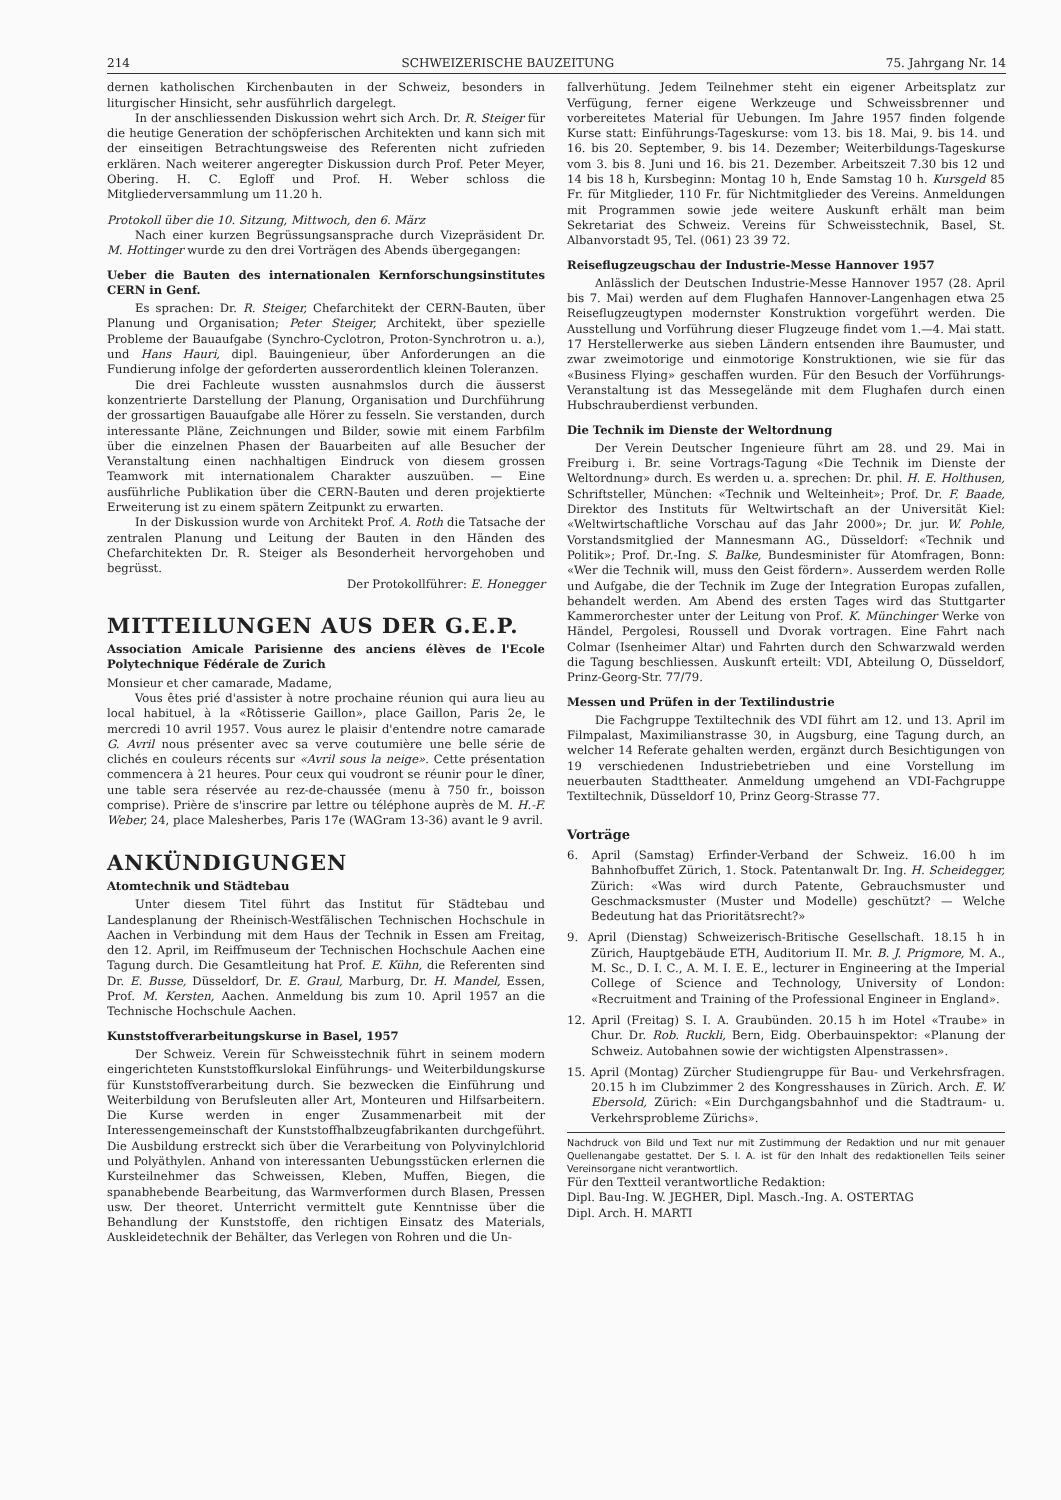214 SCHWEIZERISCHE BAUZEITUNG 75. Jahrgang Nr. 14
dernen katholischen Kirchenbauten in der Schweiz, besonders in liturgischer Hinsicht, sehr ausführlich dargelegt.
In der anschliessenden Diskussion wehrt sich Arch. Dr. R. Steiger für die heutige Generation der schöpferischen Architekten und kann sich mit der einseitigen Betrachtungsweise des Referenten nicht zufrieden erklären. Nach weiterer angeregter Diskussion durch Prof. Peter Meyer, Obering. H. C. Egloff und Prof. H. Weber schloss die Mitgliederversammlung um 11.20 h.
Protokoll über die 10. Sitzung, Mittwoch, den 6. März
Nach einer kurzen Begrüssungsansprache durch Vizepräsident Dr. M. Hottinger wurde zu den drei Vorträgen des Abends übergegangen:
Ueber die Bauten des internationalen Kernforschungsinstitutes CERN in Genf.
Es sprachen: Dr. R. Steiger, Chefarchitekt der CERN-Bauten, über Planung und Organisation; Peter Steiger, Architekt, über spezielle Probleme der Bauaufgabe (Synchro-Cyclotron, Proton-Synchrotron u. a.), und Hans Hauri, dipl. Bauingenieur, über Anforderungen an die Fundierung infolge der geforderten ausserordentlich kleinen Toleranzen.
Die drei Fachleute wussten ausnahmslos durch die äusserst konzentrierte Darstellung der Planung, Organisation und Durchführung der grossartigen Bauaufgabe alle Hörer zu fesseln. Sie verstanden, durch interessante Pläne, Zeichnungen und Bilder, sowie mit einem Farbfilm über die einzelnen Phasen der Bauarbeiten auf alle Besucher der Veranstaltung einen nachhaltigen Eindruck von diesem grossen Teamwork mit internationalem Charakter auszuüben. — Eine ausführliche Publikation über die CERN-Bauten und deren projektierte Erweiterung ist zu einem spätern Zeitpunkt zu erwarten.
In der Diskussion wurde von Architekt Prof. A. Roth die Tatsache der zentralen Planung und Leitung der Bauten in den Händen des Chefarchitekten Dr. R. Steiger als Besonderheit hervorgehoben und begrüsst.
Der Protokollführer: E. Honegger
MITTEILUNGEN AUS DER G.E.P.
Association Amicale Parisienne des anciens élèves de l'Ecole Polytechnique Fédérale de Zurich
Monsieur et cher camarade, Madame,
Vous êtes prié d'assister à notre prochaine réunion qui aura lieu au local habituel, à la «Rôtisserie Gaillon», place Gaillon, Paris 2e, le mercredi 10 avril 1957. Vous aurez le plaisir d'entendre notre camarade G. Avril nous présenter avec sa verve coutumière une belle série de clichés en couleurs récents sur «Avril sous la neige». Cette présentation commencera à 21 heures. Pour ceux qui voudront se réunir pour le dîner, une table sera réservée au rez-de-chaussée (menu à 750 fr., boisson comprise). Prière de s'inscrire par lettre ou téléphone auprès de M. H.-F. Weber, 24, place Malesherbes, Paris 17e (WAGram 13-36) avant le 9 avril.
ANKÜNDIGUNGEN
Atomtechnik und Städtebau
Unter diesem Titel führt das Institut für Städtebau und Landesplanung der Rheinisch-Westfälischen Technischen Hochschule in Aachen in Verbindung mit dem Haus der Technik in Essen am Freitag, den 12. April, im Reiffmuseum der Technischen Hochschule Aachen eine Tagung durch. Die Gesamtleitung hat Prof. E. Kühn, die Referenten sind Dr. E. Busse, Düsseldorf, Dr. E. Graul, Marburg, Dr. H. Mandel, Essen, Prof. M. Kersten, Aachen. Anmeldung bis zum 10. April 1957 an die Technische Hochschule Aachen.
Kunststoffverarbeitungskurse in Basel, 1957
Der Schweiz. Verein für Schweisstechnik führt in seinem modern eingerichteten Kunststoffkurslokal Einführungs- und Weiterbildungskurse für Kunststoffverarbeitung durch. Sie bezwecken die Einführung und Weiterbildung von Berufsleuten aller Art, Monteuren und Hilfsarbeitern. Die Kurse werden in enger Zusammenarbeit mit der Interessengemeinschaft der Kunststoffhalbzeugfabrikanten durchgeführt. Die Ausbildung erstreckt sich über die Verarbeitung von Polyvinylchlorid und Polyäthylen. Anhand von interessanten Uebungsstücken erlernen die Kursteilnehmer das Schweissen, Kleben, Muffen, Biegen, die spanabhebende Bearbeitung, das Warmverformen durch Blasen, Pressen usw. Der theoret. Unterricht vermittelt gute Kenntnisse über die Behandlung der Kunststoffe, den richtigen Einsatz des Materials, Auskleidetechnik der Behälter, das Verlegen von Rohren und die Un-
fallverhütung. Jedem Teilnehmer steht ein eigener Arbeitsplatz zur Verfügung, ferner eigene Werkzeuge und Schweissbrenner und vorbereitetes Material für Uebungen. Im Jahre 1957 finden folgende Kurse statt: Einführungs-Tageskurse: vom 13. bis 18. Mai, 9. bis 14. und 16. bis 20. September, 9. bis 14. Dezember; Weiterbildungs-Tageskurse vom 3. bis 8. Juni und 16. bis 21. Dezember. Arbeitszeit 7.30 bis 12 und 14 bis 18 h, Kursbeginn: Montag 10 h, Ende Samstag 10 h. Kursgeld 85 Fr. für Mitglieder, 110 Fr. für Nichtmitglieder des Vereins. Anmeldungen mit Programmen sowie jede weitere Auskunft erhält man beim Sekretariat des Schweiz. Vereins für Schweisstechnik, Basel, St. Albanvorstadt 95, Tel. (061) 23 39 72.
Reiseflugzeugschau der Industrie-Messe Hannover 1957
Anlässlich der Deutschen Industrie-Messe Hannover 1957 (28. April bis 7. Mai) werden auf dem Flughafen Hannover-Langenhagen etwa 25 Reiseflugzeugtypen modernster Konstruktion vorgeführt werden. Die Ausstellung und Vorführung dieser Flugzeuge findet vom 1.—4. Mai statt. 17 Herstellerwerke aus sieben Ländern entsenden ihre Baumuster, und zwar zweimotorige und einmotorige Konstruktionen, wie sie für das «Business Flying» geschaffen wurden. Für den Besuch der Vorführungs-Veranstaltung ist das Messegelände mit dem Flughafen durch einen Hubschrauberdienst verbunden.
Die Technik im Dienste der Weltordnung
Der Verein Deutscher Ingenieure führt am 28. und 29. Mai in Freiburg i. Br. seine Vortrags-Tagung «Die Technik im Dienste der Weltordnung» durch. Es werden u. a. sprechen: Dr. phil. H. E. Holthusen, Schriftsteller, München: «Technik und Welteinheit»; Prof. Dr. F. Baade, Direktor des Instituts für Weltwirtschaft an der Universität Kiel: «Weltwirtschaftliche Vorschau auf das Jahr 2000»; Dr. jur. W. Pohle, Vorstandsmitglied der Mannesmann AG., Düsseldorf: «Technik und Politik»; Prof. Dr.-Ing. S. Balke, Bundesminister für Atomfragen, Bonn: «Wer die Technik will, muss den Geist fördern». Ausserdem werden Rolle und Aufgabe, die der Technik im Zuge der Integration Europas zufallen, behandelt werden. Am Abend des ersten Tages wird das Stuttgarter Kammerorchester unter der Leitung von Prof. K. Münchinger Werke von Händel, Pergolesi, Roussell und Dvorak vortragen. Eine Fahrt nach Colmar (Isenheimer Altar) und Fahrten durch den Schwarzwald werden die Tagung beschliessen. Auskunft erteilt: VDI, Abteilung O, Düsseldorf, Prinz-Georg-Str. 77/79.
Messen und Prüfen in der Textilindustrie
Die Fachgruppe Textiltechnik des VDI führt am 12. und 13. April im Filmpalast, Maximilianstrasse 30, in Augsburg, eine Tagung durch, an welcher 14 Referate gehalten werden, ergänzt durch Besichtigungen von 19 verschiedenen Industriebetrieben und eine Vorstellung im neuerbauten Stadttheater. Anmeldung umgehend an VDI-Fachgruppe Textiltechnik, Düsseldorf 10, Prinz Georg-Strasse 77.
Vorträge
6. April (Samstag) Erfinder-Verband der Schweiz. 16.00 h im Bahnhofbuffet Zürich, 1. Stock. Patentanwalt Dr. Ing. H. Scheidegger, Zürich: «Was wird durch Patente, Gebrauchsmuster und Geschmacksmuster (Muster und Modelle) geschützt? — Welche Bedeutung hat das Prioritätsrecht?»
9. April (Dienstag) Schweizerisch-Britische Gesellschaft. 18.15 h in Zürich, Hauptgebäude ETH, Auditorium II. Mr. B. J. Prigmore, M. A., M. Sc., D. I. C., A. M. I. E. E., lecturer in Engineering at the Imperial College of Science and Technology, University of London: «Recruitment and Training of the Professional Engineer in England».
12. April (Freitag) S. I. A. Graubünden. 20.15 h im Hotel «Traube» in Chur. Dr. Rob. Ruckli, Bern, Eidg. Oberbauinspektor: «Planung der Schweiz. Autobahnen sowie der wichtigsten Alpenstrassen».
15. April (Montag) Zürcher Studiengruppe für Bau- und Verkehrsfragen. 20.15 h im Clubzimmer 2 des Kongresshauses in Zürich. Arch. E. W. Ebersold, Zürich: «Ein Durchgangsbahnhof und die Stadtraum- u. Verkehrsprobleme Zürichs».
Nachdruck von Bild und Text nur mit Zustimmung der Redaktion und nur mit genauer Quellenangabe gestattet. Der S. I. A. ist für den Inhalt des redaktionellen Teils seiner Vereinsorgane nicht verantwortlich.
Für den Textteil verantwortliche Redaktion:
Dipl. Bau-Ing. W. JEGHER, Dipl. Masch.-Ing. A. OSTERTAG
Dipl. Arch. H. MARTI